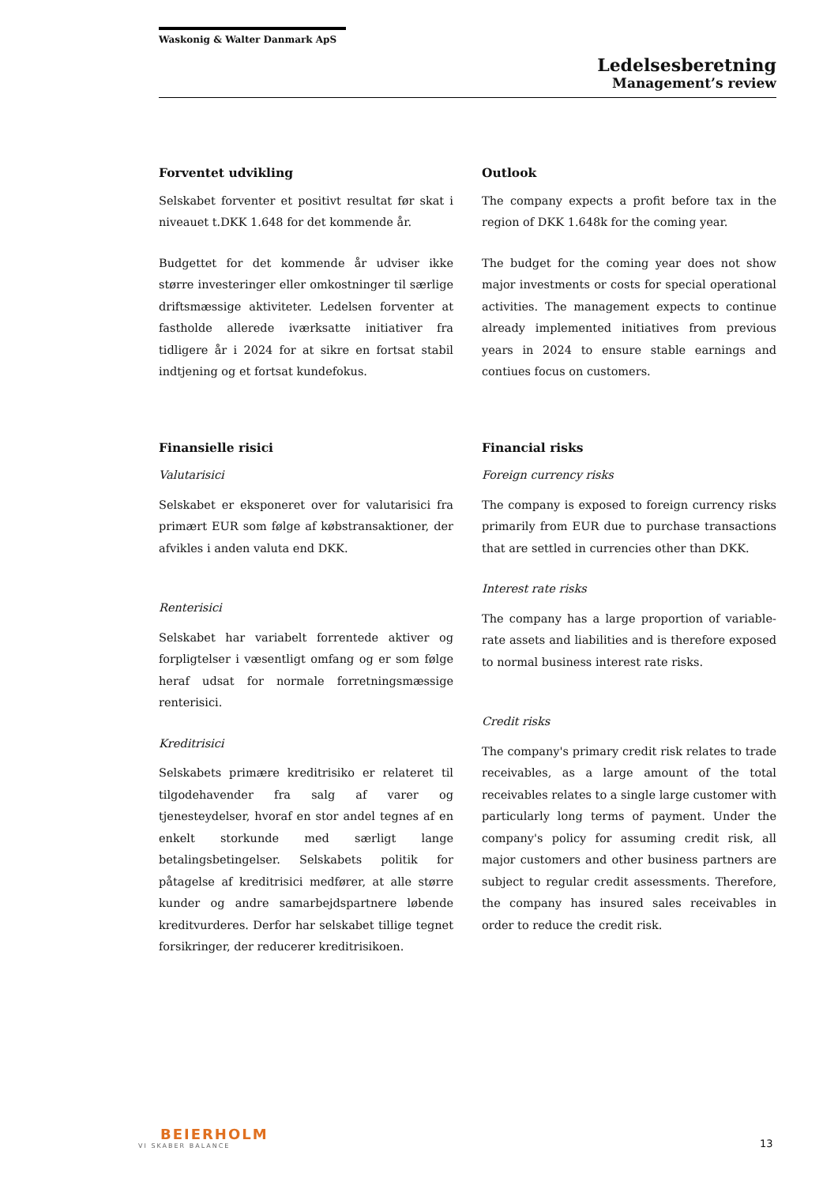Waskonig & Walter Danmark ApS
Ledelsesberetning
Management’s review
Forventet udvikling
Selskabet forventer et positivt resultat før skat i niveauet t.DKK 1.648 for det kommende år.
Budgettet for det kommende år udviser ikke større investeringer eller omkostninger til særlige driftsmæssige aktiviteter. Ledelsen forventer at fastholde allerede iværksatte initiativer fra tidligere år i 2024 for at sikre en fortsat stabil indtjening og et fortsat kundefokus.
Outlook
The company expects a profit before tax in the region of DKK 1.648k for the coming year.
The budget for the coming year does not show major investments or costs for special operational activities. The management expects to continue already implemented initiatives from previous years in 2024 to ensure stable earnings and contiues focus on customers.
Finansielle risici
Valutarisici
Selskabet er eksponeret over for valutarisici fra primært EUR som følge af købstransaktioner, der afvikles i anden valuta end DKK.
Renterisici
Selskabet har variabelt forrentede aktiver og forpligtelser i væsentligt omfang og er som følge heraf udsat for normale forretningsmæssige renterisici.
Kreditrisici
Selskabets primære kreditrisiko er relateret til tilgodehavender fra salg af varer og tjenesteydelser, hvoraf en stor andel tegnes af en enkelt storkunde med særligt lange betalingsbetingelser. Selskabets politik for påtagelse af kreditrisici medfører, at alle større kunder og andre samarbejdspartnere løbende kreditvurderes. Derfor har selskabet tillige tegnet forsikringer, der reducerer kreditrisikoen.
Financial risks
Foreign currency risks
The company is exposed to foreign currency risks primarily from EUR due to purchase transactions that are settled in currencies other than DKK.
Interest rate risks
The company has a large proportion of variable-rate assets and liabilities and is therefore exposed to normal business interest rate risks.
Credit risks
The company's primary credit risk relates to trade receivables, as a large amount of the total receivables relates to a single large customer with particularly long terms of payment. Under the company's policy for assuming credit risk, all major customers and other business partners are subject to regular credit assessments. Therefore, the company has insured sales receivables in order to reduce the credit risk.
BEIERHOLM
VI SKABER BALANCE
13